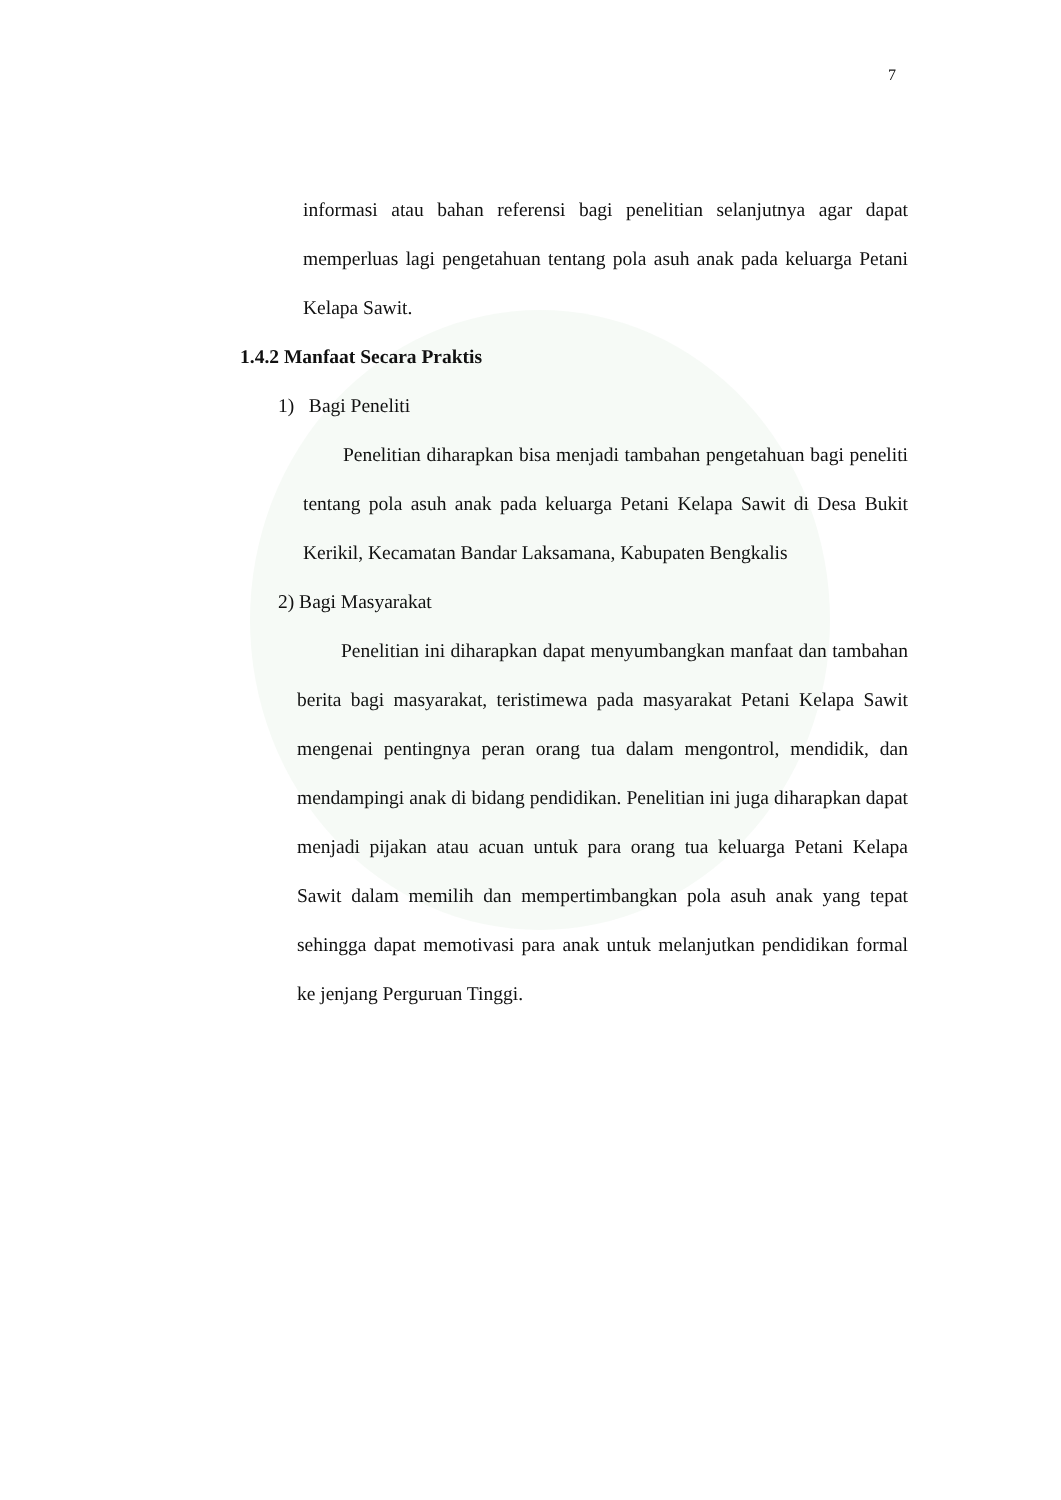7
informasi atau bahan referensi bagi penelitian selanjutnya agar dapat memperluas lagi pengetahuan tentang pola asuh anak pada keluarga Petani Kelapa Sawit.
1.4.2 Manfaat Secara Praktis
1) Bagi Peneliti
Penelitian diharapkan bisa menjadi tambahan pengetahuan bagi peneliti tentang pola asuh anak pada keluarga Petani Kelapa Sawit di Desa Bukit Kerikil, Kecamatan Bandar Laksamana, Kabupaten Bengkalis
2) Bagi Masyarakat
Penelitian ini diharapkan dapat menyumbangkan manfaat dan tambahan berita bagi masyarakat, teristimewa pada masyarakat Petani Kelapa Sawit mengenai pentingnya peran orang tua dalam mengontrol, mendidik, dan mendampingi anak di bidang pendidikan. Penelitian ini juga diharapkan dapat menjadi pijakan atau acuan untuk para orang tua keluarga Petani Kelapa Sawit dalam memilih dan mempertimbangkan pola asuh anak yang tepat sehingga dapat memotivasi para anak untuk melanjutkan pendidikan formal ke jenjang Perguruan Tinggi.